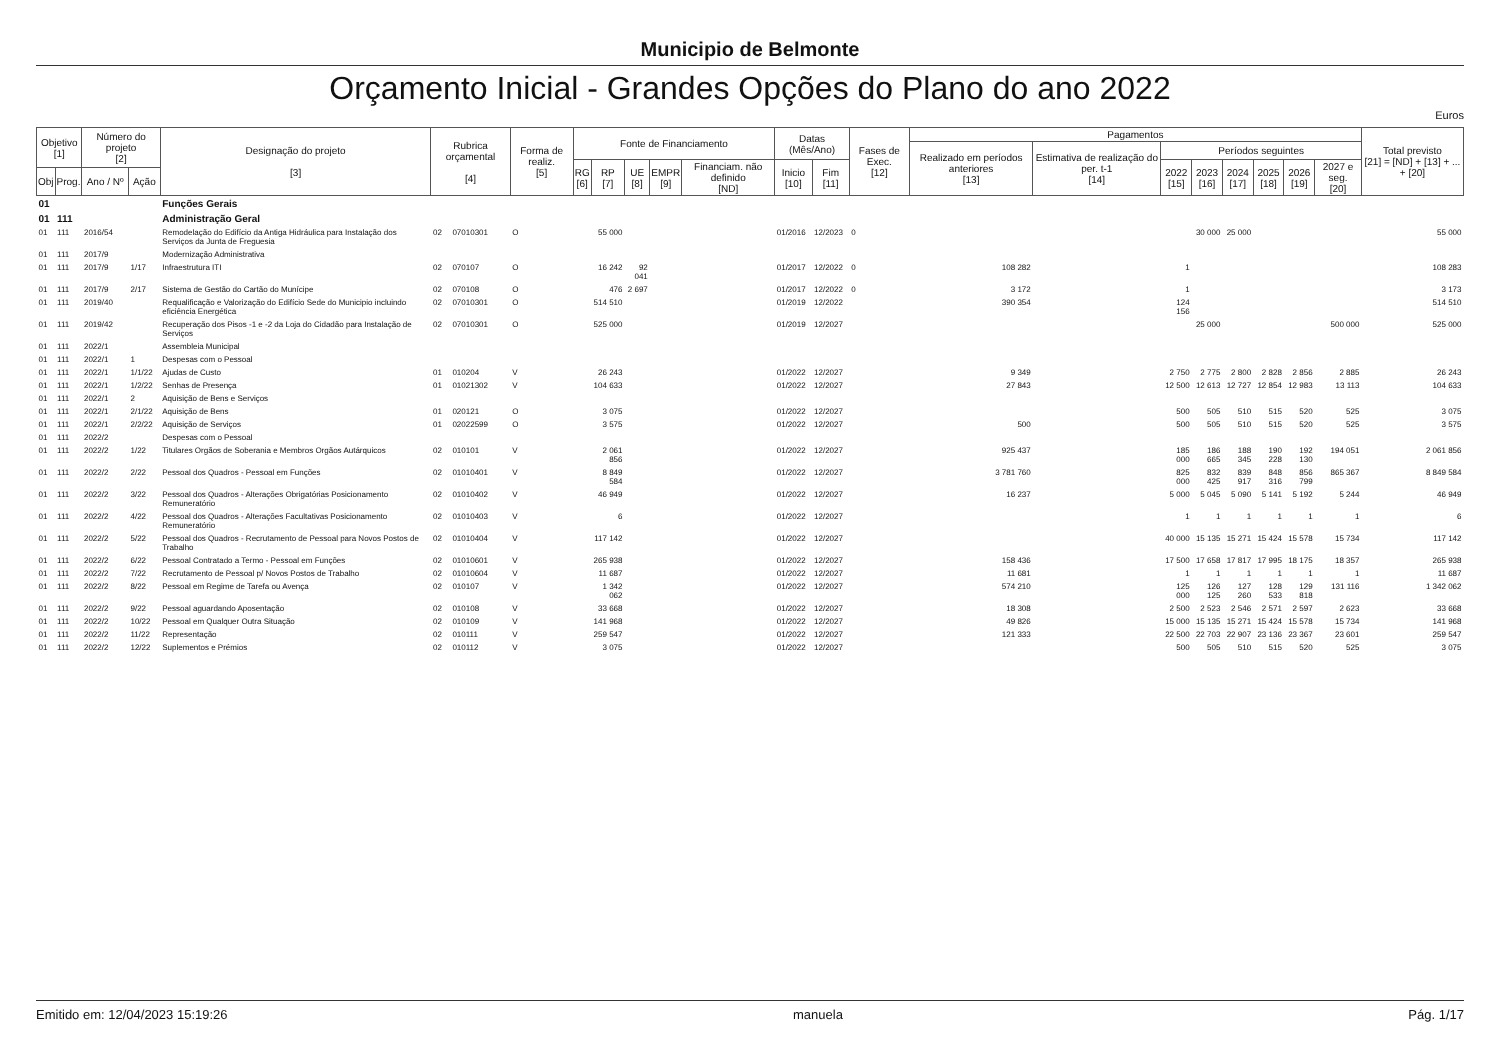Municipio de Belmonte
Orçamento Inicial - Grandes Opções do Plano do ano 2022
Euros
| Objetivo [1] | | Número do projeto [2] | | Designação do projeto [3] | Rubrica orçamental [4] | | Forma de realiz. [5] | Fonte de Financiamento | | | | | Datas (Mês/Ano) | | Fases de Exec. [12] | Pagamentos | | | | | | | | Total previsto [21] = [ND] + [13] + ... + [20] |
| --- | --- | --- | --- | --- | --- | --- | --- | --- | --- | --- | --- | --- | --- | --- | --- | --- | --- | --- | --- | --- | --- | --- | --- | --- |
| | | | | | | | | | | | | | | | | Realizado em períodos anteriores [13] | Estimativa de realização do per. t-1 [14] | Períodos seguintes | | | | | | |
| | | | | | | | | RG [6] | RP [7] | UE [8] | EMPR [9] | Financiam. não definido [ND] | Inicio [10] | Fim [11] | | | | 2022 [15] | 2023 [16] | 2024 [17] | 2025 [18] | 2026 [19] | 2027 e seg. [20] | |
| Obj | Prog. | Ano / Nº | Ação | | | | | | | | | | | | | | | | | | | | | |
| 01 | | | | Funções Gerais | | | | | | | | | | | | | | | | | | | | |
| 01 | 111 | | | Administração Geral | | | | | | | | | | | | | | | | | | | | |
| 01 | 111 | 2016/54 | | Remodelação do Edifício da Antiga Hidráulica para Instalação dos Serviços da Junta de Freguesia | 02 | 07010301 | O | | 55 000 | | | | 01/2016 | 12/2023 | 0 | | | | 30 000 | 25 000 | | | | 55 000 |
| 01 | 111 | 2017/9 | | Modernização Administrativa | | | | | | | | | | | | | | | | | | | | |
| 01 | 111 | 2017/9 | 1/17 | Infraestrutura ITI | 02 | 070107 | O | | 16 242 | 92 041 | | | 01/2017 | 12/2022 | 0 | 108 282 | | 1 | | | | | | 108 283 |
| 01 | 111 | 2017/9 | 2/17 | Sistema de Gestão do Cartão do Munícipe | 02 | 070108 | O | | 476 | 2 697 | | | 01/2017 | 12/2022 | 0 | 3 172 | | 1 | | | | | | 3 173 |
| 01 | 111 | 2019/40 | | Requalificação e Valorização do Edifício Sede do Municipio incluindo eficiência Energética | 02 | 07010301 | O | | 514 510 | | | | 01/2019 | 12/2022 | | 390 354 | | 124 156 | | | | | | 514 510 |
| 01 | 111 | 2019/42 | | Recuperação dos Pisos -1 e -2 da Loja do Cidadão para Instalação de Serviços | 02 | 07010301 | O | | 525 000 | | | | 01/2019 | 12/2027 | | | | | 25 000 | | | | 500 000 | 525 000 |
| 01 | 111 | 2022/1 | | Assembleia Municipal | | | | | | | | | | | | | | | | | | | | |
| 01 | 111 | 2022/1 | 1 | Despesas com o Pessoal | | | | | | | | | | | | | | | | | | | | |
| 01 | 111 | 2022/1 | 1/1/22 | Ajudas de Custo | 01 | 010204 | V | | 26 243 | | | | 01/2022 | 12/2027 | | 9 349 | | 2 750 | 2 775 | 2 800 | 2 828 | 2 856 | 2 885 | 26 243 |
| 01 | 111 | 2022/1 | 1/2/22 | Senhas de Presença | 01 | 01021302 | V | | 104 633 | | | | 01/2022 | 12/2027 | | 27 843 | | 12 500 | 12 613 | 12 727 | 12 854 | 12 983 | 13 113 | 104 633 |
| 01 | 111 | 2022/1 | 2 | Aquisição de Bens e Serviços | | | | | | | | | | | | | | | | | | | | |
| 01 | 111 | 2022/1 | 2/1/22 | Aquisição de Bens | 01 | 020121 | O | | 3 075 | | | | 01/2022 | 12/2027 | | | | 500 | 505 | 510 | 515 | 520 | 525 | 3 075 |
| 01 | 111 | 2022/1 | 2/2/22 | Aquisição de Serviços | 01 | 02022599 | O | | 3 575 | | | | 01/2022 | 12/2027 | | 500 | | 500 | 505 | 510 | 515 | 520 | 525 | 3 575 |
| 01 | 111 | 2022/2 | | Despesas com o Pessoal | | | | | | | | | | | | | | | | | | | | |
| 01 | 111 | 2022/2 | 1/22 | Titulares Orgãos de Soberania e Membros Orgãos Autárquicos | 02 | 010101 | V | | 2 061 856 | | | | 01/2022 | 12/2027 | | 925 437 | | 185 000 | 186 665 | 188 345 | 190 228 | 192 130 | 194 051 | 2 061 856 |
| 01 | 111 | 2022/2 | 2/22 | Pessoal dos Quadros - Pessoal em Funções | 02 | 01010401 | V | | 8 849 584 | | | | 01/2022 | 12/2027 | | 3 781 760 | | 825 000 | 832 425 | 839 917 | 848 316 | 856 799 | 865 367 | 8 849 584 |
| 01 | 111 | 2022/2 | 3/22 | Pessoal dos Quadros - Alterações Obrigatórias Posicionamento Remuneratório | 02 | 01010402 | V | | 46 949 | | | | 01/2022 | 12/2027 | | 16 237 | | 5 000 | 5 045 | 5 090 | 5 141 | 5 192 | 5 244 | 46 949 |
| 01 | 111 | 2022/2 | 4/22 | Pessoal dos Quadros - Alterações Facultativas Posicionamento Remuneratório | 02 | 01010403 | V | | 6 | | | | 01/2022 | 12/2027 | | | | 1 | 1 | 1 | 1 | 1 | 1 | 6 |
| 01 | 111 | 2022/2 | 5/22 | Pessoal dos Quadros - Recrutamento de Pessoal para Novos Postos de Trabalho | 02 | 01010404 | V | | 117 142 | | | | 01/2022 | 12/2027 | | | | 40 000 | 15 135 | 15 271 | 15 424 | 15 578 | 15 734 | 117 142 |
| 01 | 111 | 2022/2 | 6/22 | Pessoal Contratado a Termo - Pessoal em Funções | 02 | 01010601 | V | | 265 938 | | | | 01/2022 | 12/2027 | | 158 436 | | 17 500 | 17 658 | 17 817 | 17 995 | 18 175 | 18 357 | 265 938 |
| 01 | 111 | 2022/2 | 7/22 | Recrutamento de Pessoal p/ Novos Postos de Trabalho | 02 | 01010604 | V | | 11 687 | | | | 01/2022 | 12/2027 | | 11 681 | | 1 | 1 | 1 | 1 | 1 | 1 | 11 687 |
| 01 | 111 | 2022/2 | 8/22 | Pessoal em Regime de Tarefa ou Avença | 02 | 010107 | V | | 1 342 062 | | | | 01/2022 | 12/2027 | | 574 210 | | 125 000 | 126 125 | 127 260 | 128 533 | 129 818 | 131 116 | 1 342 062 |
| 01 | 111 | 2022/2 | 9/22 | Pessoal aguardando Aposentação | 02 | 010108 | V | | 33 668 | | | | 01/2022 | 12/2027 | | 18 308 | | 2 500 | 2 523 | 2 546 | 2 571 | 2 597 | 2 623 | 33 668 |
| 01 | 111 | 2022/2 | 10/22 | Pessoal em Qualquer Outra Situação | 02 | 010109 | V | | 141 968 | | | | 01/2022 | 12/2027 | | 49 826 | | 15 000 | 15 135 | 15 271 | 15 424 | 15 578 | 15 734 | 141 968 |
| 01 | 111 | 2022/2 | 11/22 | Representação | 02 | 010111 | V | | 259 547 | | | | 01/2022 | 12/2027 | | 121 333 | | 22 500 | 22 703 | 22 907 | 23 136 | 23 367 | 23 601 | 259 547 |
| 01 | 111 | 2022/2 | 12/22 | Suplementos e Prémios | 02 | 010112 | V | | 3 075 | | | | 01/2022 | 12/2027 | | | | 500 | 505 | 510 | 515 | 520 | 525 | 3 075 |
Emitido em: 12/04/2023 15:19:26 manuela Pág. 1/17